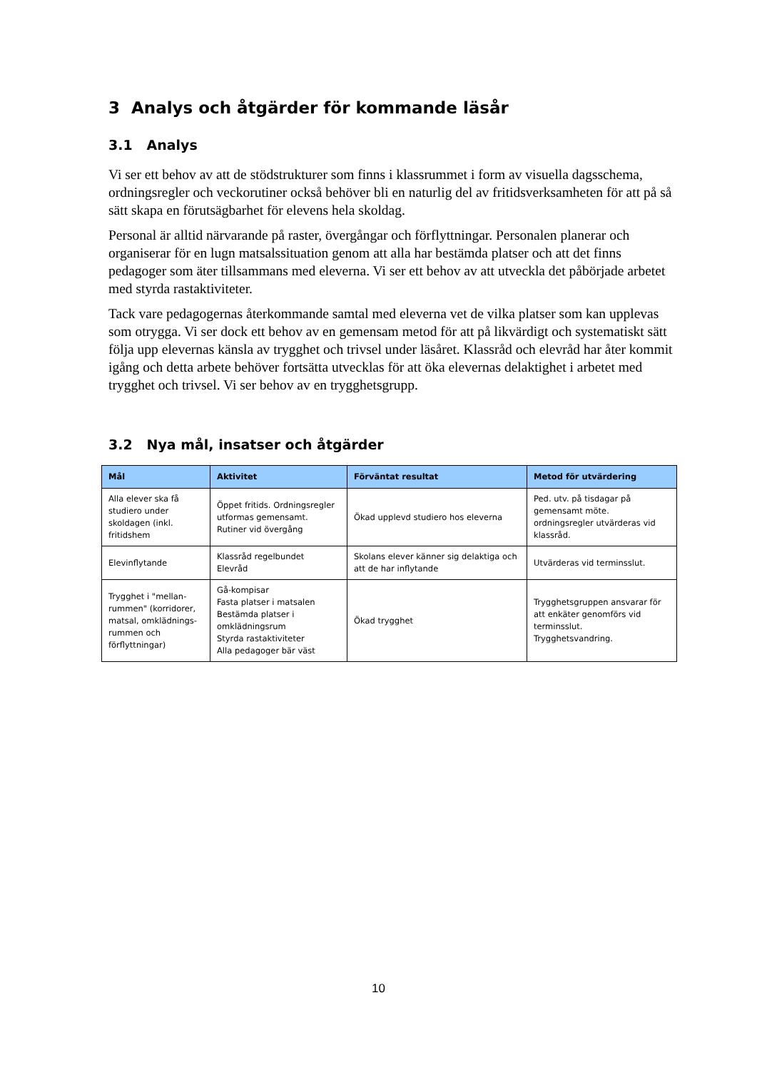3 Analys och åtgärder för kommande läsår
3.1 Analys
Vi ser ett behov av att de stödstrukturer som finns i klassrummet i form av visuella dagsschema, ordningsregler och veckorutiner också behöver bli en naturlig del av fritidsverksamheten för att på så sätt skapa en förutsägbarhet för elevens hela skoldag.
Personal är alltid närvarande på raster, övergångar och förflyttningar. Personalen planerar och organiserar för en lugn matsalssituation genom att alla har bestämda platser och att det finns pedagoger som äter tillsammans med eleverna. Vi ser ett behov av att utveckla det påbörjade arbetet med styrda rastaktiviteter.
Tack vare pedagogernas återkommande samtal med eleverna vet de vilka platser som kan upplevas som otrygga. Vi ser dock ett behov av en gemensam metod för att på likvärdigt och systematiskt sätt följa upp elevernas känsla av trygghet och trivsel under läsåret. Klassråd och elevråd har åter kommit igång och detta arbete behöver fortsätta utvecklas för att öka elevernas delaktighet i arbetet med trygghet och trivsel. Vi ser behov av en trygghetsgrupp.
3.2 Nya mål, insatser och åtgärder
| Mål | Aktivitet | Förväntat resultat | Metod för utvärdering |
| --- | --- | --- | --- |
| Alla elever ska få studiero under skoldagen (inkl. fritidshem | Öppet fritids. Ordningsregler utformas gemensamt. Rutiner vid övergång | Ökad upplevd studiero hos eleverna | Ped. utv. på tisdagar på gemensamt möte. ordningsregler utvärderas vid klassråd. |
| Elevinflytande | Klassråd regelbundet Elevråd | Skolans elever känner sig delaktiga och att de har inflytande | Utvärderas vid terminsslut. |
| Trygghet i "mellan-rummen" (korridorer, matsal, omklädnings-rummen och förflyttningar) | Gå-kompisar Fasta platser i matsalen Bestämda platser i omklädningsrum Styrda rastaktiviteter Alla pedagoger bär väst | Ökad trygghet | Trygghetsgruppen ansvarar för att enkäter genomförs vid terminsslut. Trygghetsvandring. |
10